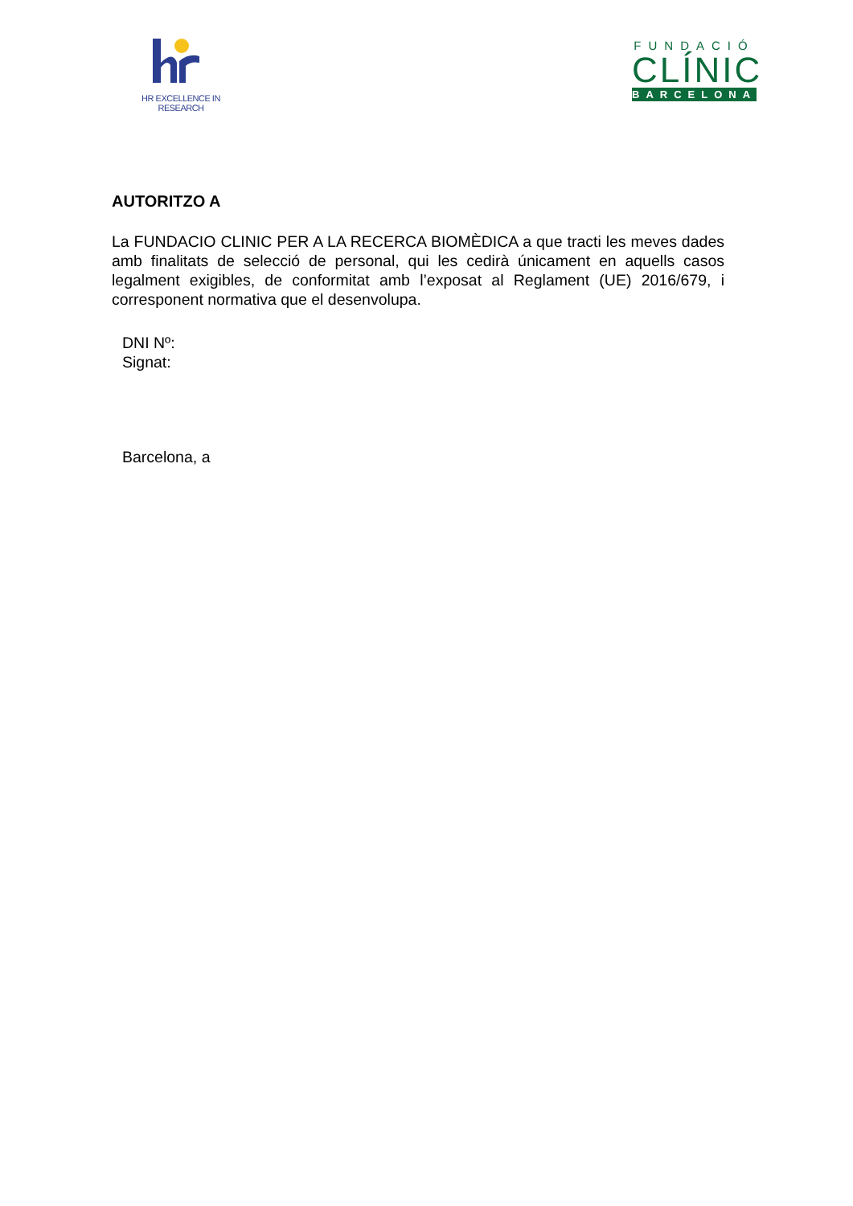HR EXCELLENCE IN RESEARCH
FUNDACIÓ
CLÍNIC
BARCELONA
AUTORITZO A
La FUNDACIO CLINIC PER A LA RECERCA BIOMÈDICA a que tracti les meves dades amb finalitats de selecció de personal, qui les cedirà únicament en aquells casos legalment exigibles, de conformitat amb l’exposat al Reglament (UE) 2016/679, i corresponent normativa que el desenvolupa.
DNI Nº:
Signat:
Barcelona, a